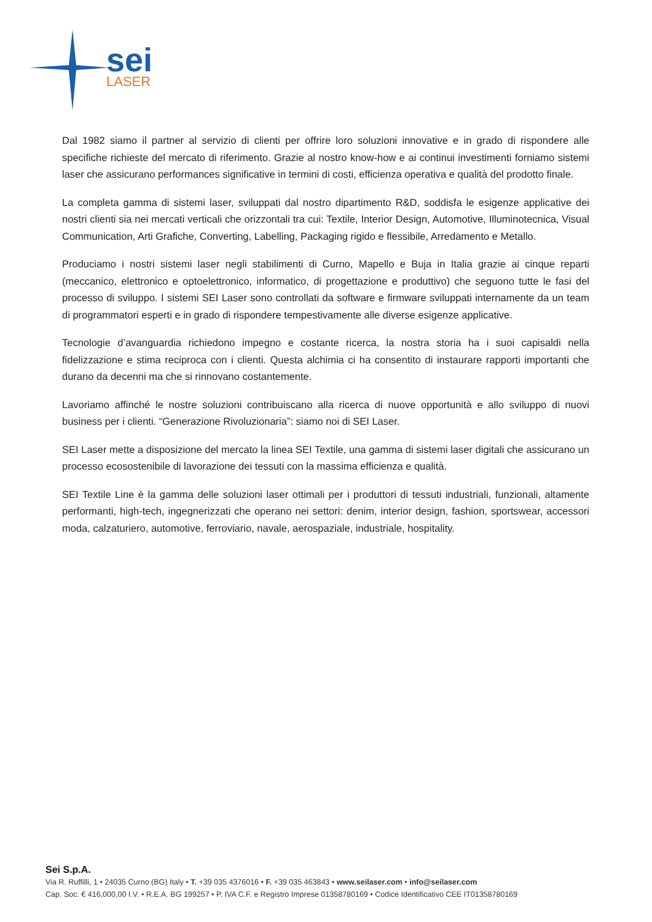sei
LASER
Dal 1982 siamo il partner al servizio di clienti per offrire loro soluzioni innovative e in grado di rispondere alle specifiche richieste del mercato di riferimento. Grazie al nostro know-how e ai continui investimenti forniamo sistemi laser che assicurano performances significative in termini di costi, efficienza operativa e qualità del prodotto finale.
La completa gamma di sistemi laser, sviluppati dal nostro dipartimento R&D, soddisfa le esigenze applicative dei nostri clienti sia nei mercati verticali che orizzontali tra cui: Textile, Interior Design, Automotive, Illuminotecnica, Visual Communication, Arti Grafiche, Converting, Labelling, Packaging rigido e flessibile, Arredamento e Metallo.
Produciamo i nostri sistemi laser negli stabilimenti di Curno, Mapello e Buja in Italia grazie ai cinque reparti (meccanico, elettronico e optoelettronico, informatico, di progettazione e produttivo) che seguono tutte le fasi del processo di sviluppo. I sistemi SEI Laser sono controllati da software e firmware sviluppati internamente da un team di programmatori esperti e in grado di rispondere tempestivamente alle diverse esigenze applicative.
Tecnologie d’avanguardia richiedono impegno e costante ricerca, la nostra storia ha i suoi capisaldi nella fidelizzazione e stima reciproca con i clienti. Questa alchimia ci ha consentito di instaurare rapporti importanti che durano da decenni ma che si rinnovano costantemente.
Lavoriamo affinché le nostre soluzioni contribuiscano alla ricerca di nuove opportunità e allo sviluppo di nuovi business per i clienti. “Generazione Rivoluzionaria”: siamo noi di SEI Laser.
SEI Laser mette a disposizione del mercato la linea SEI Textile, una gamma di sistemi laser digitali che assicurano un processo ecosostenibile di lavorazione dei tessuti con la massima efficienza e qualità.
SEI Textile Line è la gamma delle soluzioni laser ottimali per i produttori di tessuti industriali, funzionali, altamente performanti, high-tech, ingegnerizzati che operano nei settori: denim, interior design, fashion, sportswear, accessori moda, calzaturiero, automotive, ferroviario, navale, aerospaziale, industriale, hospitality.
Sei S.p.A.
Via R. Ruffilli, 1 • 24035 Curno (BG) Italy • T. +39 035 4376016 • F. +39 035 463843 • www.seilaser.com • info@seilaser.com
Cap. Soc. € 416,000,00 I.V. • R.E.A. BG 199257 • P. IVA C.F. e Registro Imprese 01358780169 • Codice Identificativo CEE IT01358780169